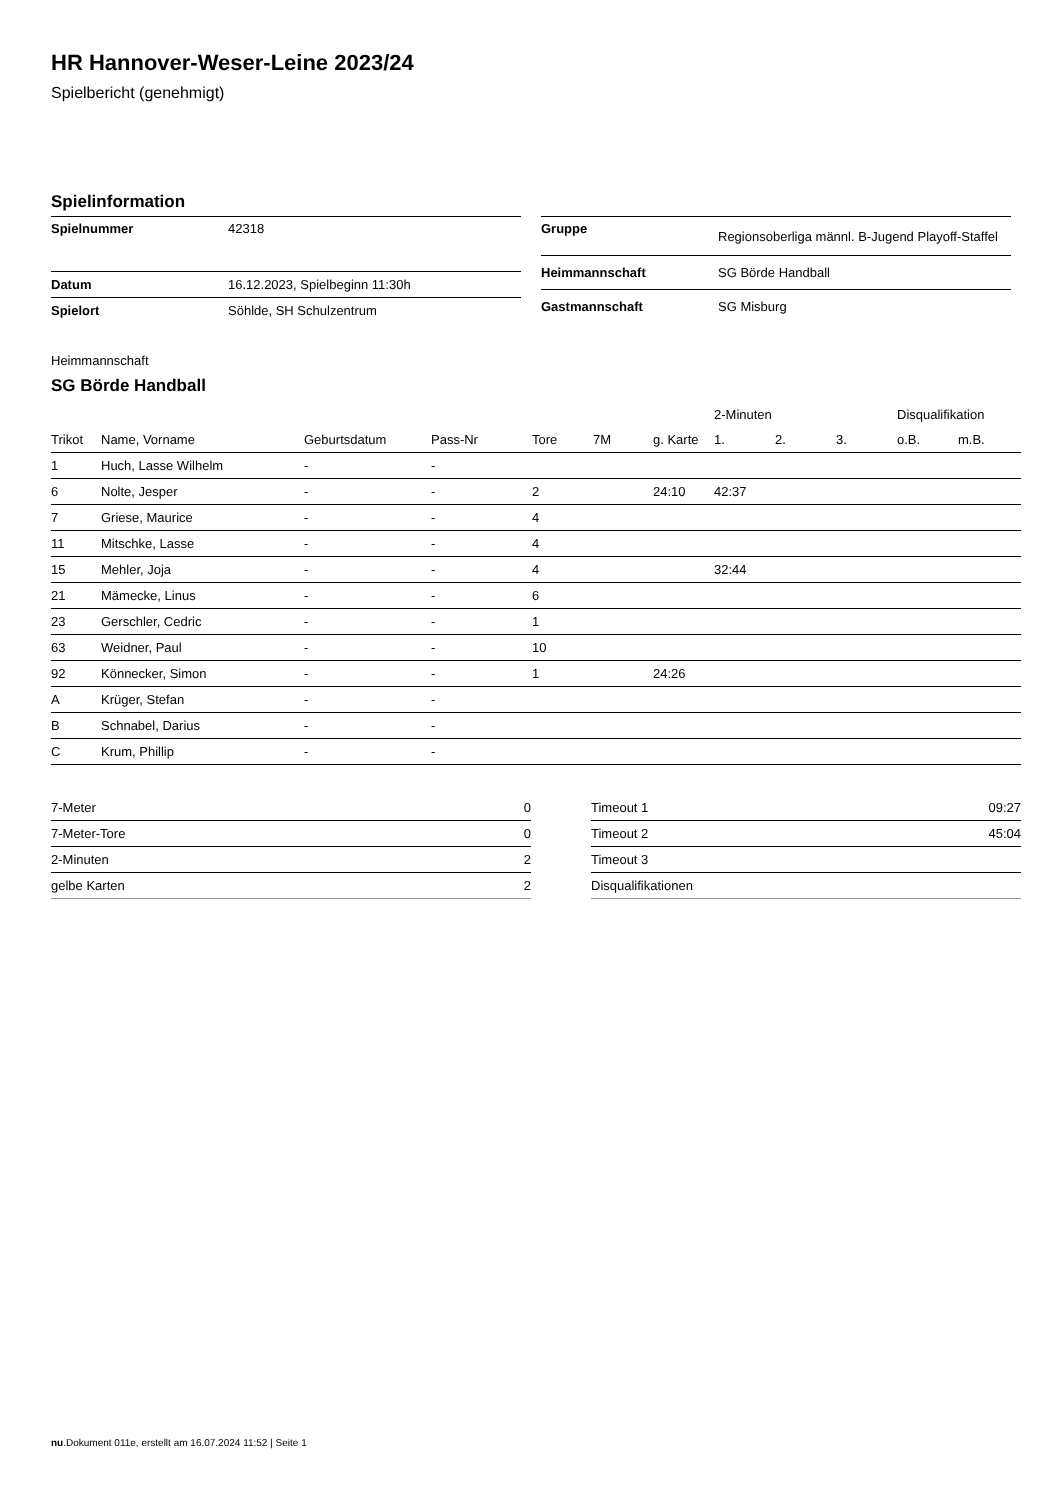HR Hannover-Weser-Leine 2023/24
Spielbericht (genehmigt)
Spielinformation
| Spielnummer | 42318 |
| Datum | 16.12.2023, Spielbeginn 11:30h |
| Spielort | Söhlde, SH Schulzentrum |
| Gruppe | Regionsoberliga männl. B-Jugend Playoff-Staffel |
| Heimmannschaft | SG Börde Handball |
| Gastmannschaft | SG Misburg |
Heimmannschaft
SG Börde Handball
| | | | | | | | 2-Minuten | | | Disqualifikation | |
| --- | --- | --- | --- | --- | --- | --- | --- | --- | --- | --- | --- |
| Trikot | Name, Vorname | Geburtsdatum | Pass-Nr | Tore | 7M | g. Karte | 1. | 2. | 3. | o.B. | m.B. |
| 1 | Huch, Lasse Wilhelm | - | - | | | | | | | | |
| 6 | Nolte, Jesper | - | - | 2 | | 24:10 | 42:37 | | | | |
| 7 | Griese, Maurice | - | - | 4 | | | | | | | |
| 11 | Mitschke, Lasse | - | - | 4 | | | | | | | |
| 15 | Mehler, Joja | - | - | 4 | | | 32:44 | | | | |
| 21 | Mämecke, Linus | - | - | 6 | | | | | | | |
| 23 | Gerschler, Cedric | - | - | 1 | | | | | | | |
| 63 | Weidner, Paul | - | - | 10 | | | | | | | |
| 92 | Könnecker, Simon | - | - | 1 | | 24:26 | | | | | |
| A | Krüger, Stefan | - | - | | | | | | | | |
| B | Schnabel, Darius | - | - | | | | | | | | |
| C | Krum, Phillip | - | - | | | | | | | | |
| 7-Meter | 0 |
| 7-Meter-Tore | 0 |
| 2-Minuten | 2 |
| gelbe Karten | 2 |
| Timeout 1 | 09:27 |
| Timeout 2 | 45:04 |
| Timeout 3 | |
| Disqualifikationen | |
nu.Dokument 011e, erstellt am 16.07.2024 11:52 | Seite 1